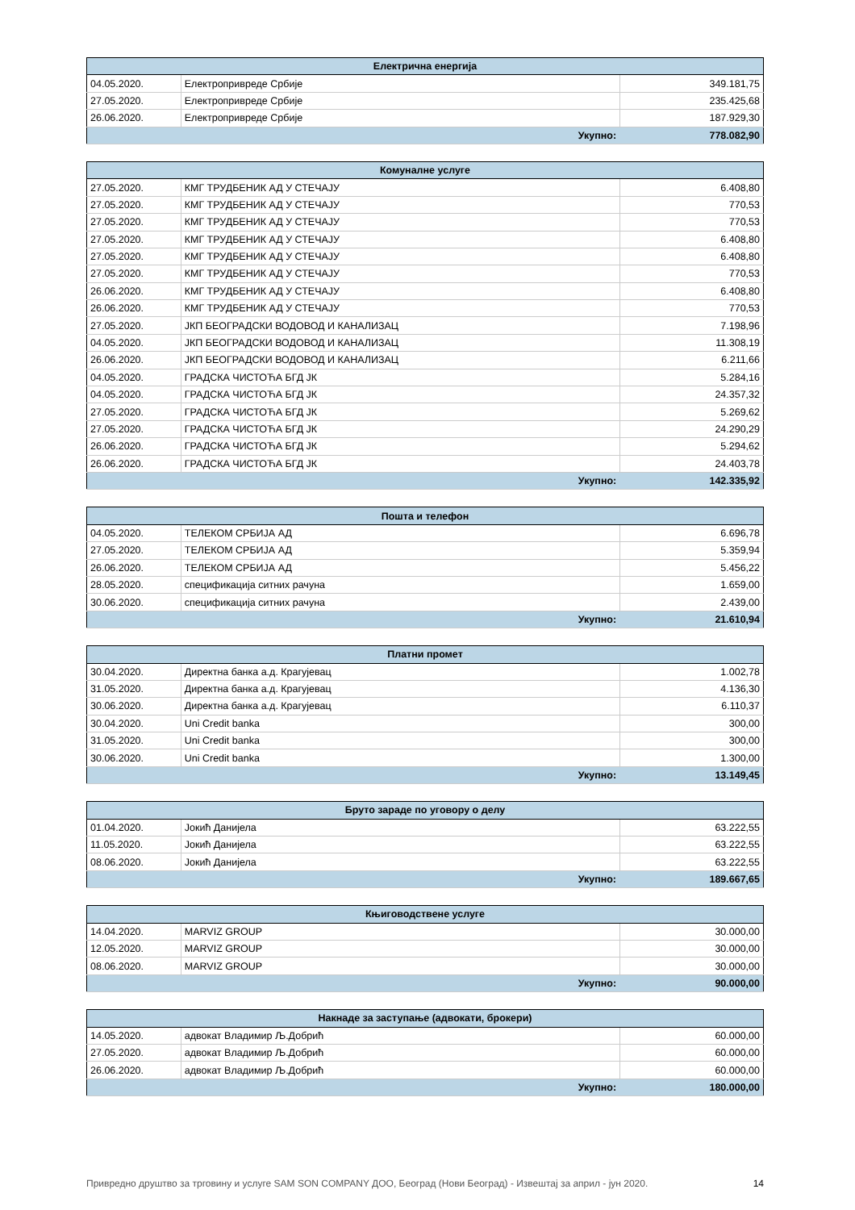| Електрична енергија | | |
| --- | --- | --- |
| 04.05.2020. | Електропривреде Србије | 349.181,75 |
| 27.05.2020. | Електропривреде Србије | 235.425,68 |
| 26.06.2020. | Електропривреде Србије | 187.929,30 |
| Укупно: | | 778.082,90 |
| Комуналне услуге | | |
| --- | --- | --- |
| 27.05.2020. | КМГ ТРУДБЕНИК АД У СТЕЧАЈУ | 6.408,80 |
| 27.05.2020. | КМГ ТРУДБЕНИК АД У СТЕЧАЈУ | 770,53 |
| 27.05.2020. | КМГ ТРУДБЕНИК АД У СТЕЧАЈУ | 770,53 |
| 27.05.2020. | КМГ ТРУДБЕНИК АД У СТЕЧАЈУ | 6.408,80 |
| 27.05.2020. | КМГ ТРУДБЕНИК АД У СТЕЧАЈУ | 6.408,80 |
| 27.05.2020. | КМГ ТРУДБЕНИК АД У СТЕЧАЈУ | 770,53 |
| 26.06.2020. | КМГ ТРУДБЕНИК АД У СТЕЧАЈУ | 6.408,80 |
| 26.06.2020. | КМГ ТРУДБЕНИК АД У СТЕЧАЈУ | 770,53 |
| 27.05.2020. | ЈКП БЕОГРАДСКИ ВОДОВОД И КАНАЛИЗАЦ | 7.198,96 |
| 04.05.2020. | ЈКП БЕОГРАДСКИ ВОДОВОД И КАНАЛИЗАЦ | 11.308,19 |
| 26.06.2020. | ЈКП БЕОГРАДСКИ ВОДОВОД И КАНАЛИЗАЦ | 6.211,66 |
| 04.05.2020. | ГРАДСКА ЧИСТОЋА БГД ЈК | 5.284,16 |
| 04.05.2020. | ГРАДСКА ЧИСТОЋА БГД ЈК | 24.357,32 |
| 27.05.2020. | ГРАДСКА ЧИСТОЋА БГД ЈК | 5.269,62 |
| 27.05.2020. | ГРАДСКА ЧИСТОЋА БГД ЈК | 24.290,29 |
| 26.06.2020. | ГРАДСКА ЧИСТОЋА БГД ЈК | 5.294,62 |
| 26.06.2020. | ГРАДСКА ЧИСТОЋА БГД ЈК | 24.403,78 |
| Укупно: | | 142.335,92 |
| Пошта и телефон | | |
| --- | --- | --- |
| 04.05.2020. | ТЕЛЕКОМ СРБИЈА АД | 6.696,78 |
| 27.05.2020. | ТЕЛЕКОМ СРБИЈА АД | 5.359,94 |
| 26.06.2020. | ТЕЛЕКОМ СРБИЈА АД | 5.456,22 |
| 28.05.2020. | спецификација ситних рачуна | 1.659,00 |
| 30.06.2020. | спецификација ситних рачуна | 2.439,00 |
| Укупно: | | 21.610,94 |
| Платни промет | | |
| --- | --- | --- |
| 30.04.2020. | Директна банка а.д. Крагујевац | 1.002,78 |
| 31.05.2020. | Директна банка а.д. Крагујевац | 4.136,30 |
| 30.06.2020. | Директна банка а.д. Крагујевац | 6.110,37 |
| 30.04.2020. | Uni Credit banka | 300,00 |
| 31.05.2020. | Uni Credit banka | 300,00 |
| 30.06.2020. | Uni Credit banka | 1.300,00 |
| Укупно: | | 13.149,45 |
| Бруто зараде по уговору о делу | | |
| --- | --- | --- |
| 01.04.2020. | Јокић Данијела | 63.222,55 |
| 11.05.2020. | Јокић Данијела | 63.222,55 |
| 08.06.2020. | Јокић Данијела | 63.222,55 |
| Укупно: | | 189.667,65 |
| Књиговодствене услуге | | |
| --- | --- | --- |
| 14.04.2020. | MARVIZ GROUP | 30.000,00 |
| 12.05.2020. | MARVIZ GROUP | 30.000,00 |
| 08.06.2020. | MARVIZ GROUP | 30.000,00 |
| Укупно: | | 90.000,00 |
| Накнаде за заступање (адвокати, брокери) | | |
| --- | --- | --- |
| 14.05.2020. | адвокат Владимир Љ.Добрић | 60.000,00 |
| 27.05.2020. | адвокат Владимир Љ.Добрић | 60.000,00 |
| 26.06.2020. | адвокат Владимир Љ.Добрић | 60.000,00 |
| Укупно: | | 180.000,00 |
Привредно друштво за трговину и услуге SAM SON COMPANY ДОО, Београд (Нови Београд) - Извештај за април - јун 2020. 14